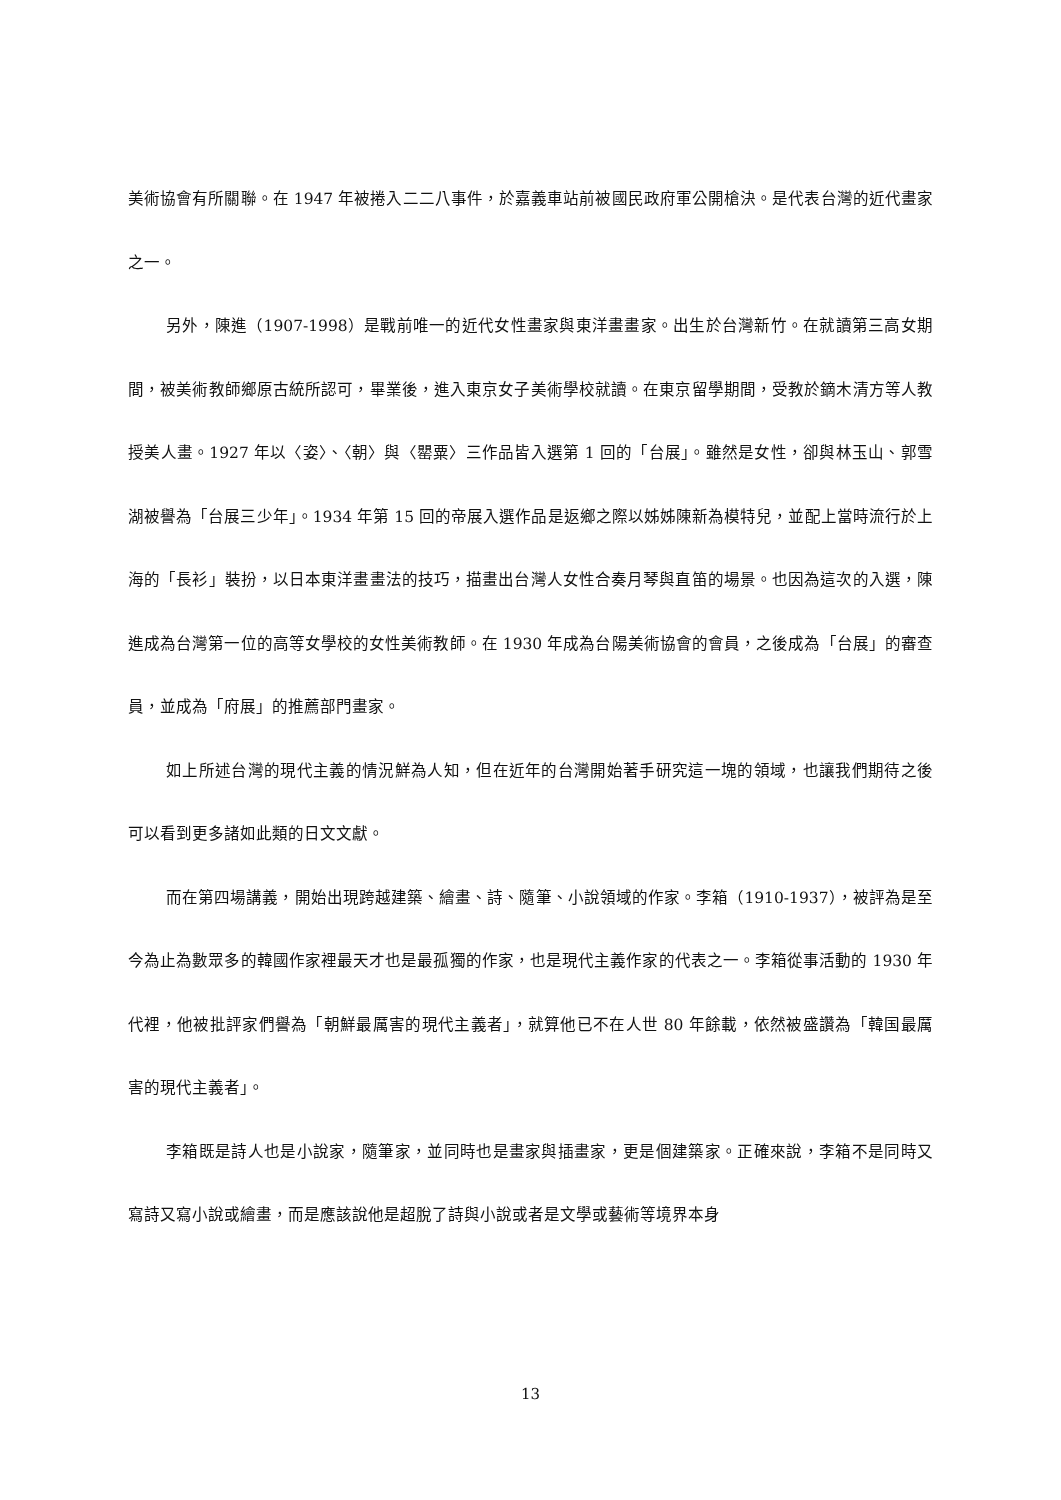美術協會有所關聯。在 1947 年被捲入二二八事件，於嘉義車站前被國民政府軍公開槍決。是代表台灣的近代畫家之一。
另外，陳進（1907-1998）是戰前唯一的近代女性畫家與東洋畫畫家。出生於台灣新竹。在就讀第三高女期間，被美術教師鄉原古統所認可，畢業後，進入東京女子美術學校就讀。在東京留學期間，受教於鏑木清方等人教授美人畫。1927 年以〈姿〉、〈朝〉與〈罌粟〉三作品皆入選第 1 回的「台展」。雖然是女性，卻與林玉山、郭雪湖被譽為「台展三少年」。1934 年第 15 回的帝展入選作品是返鄉之際以姊姊陳新為模特兒，並配上當時流行於上海的「長衫」裝扮，以日本東洋畫畫法的技巧，描畫出台灣人女性合奏月琴與直笛的場景。也因為這次的入選，陳進成為台灣第一位的高等女學校的女性美術教師。在 1930 年成為台陽美術協會的會員，之後成為「台展」的審查員，並成為「府展」的推薦部門畫家。
如上所述台灣的現代主義的情況鮮為人知，但在近年的台灣開始著手研究這一塊的領域，也讓我們期待之後可以看到更多諸如此類的日文文獻。
而在第四場講義，開始出現跨越建築、繪畫、詩、隨筆、小說領域的作家。李箱（1910-1937），被評為是至今為止為數眾多的韓國作家裡最天才也是最孤獨的作家，也是現代主義作家的代表之一。李箱從事活動的 1930 年代裡，他被批評家們譽為「朝鮮最厲害的現代主義者」，就算他已不在人世 80 年餘載，依然被盛讚為「韓国最厲害的現代主義者」。
李箱既是詩人也是小說家，隨筆家，並同時也是畫家與插畫家，更是個建築家。正確來說，李箱不是同時又寫詩又寫小說或繪畫，而是應該說他是超脫了詩與小說或者是文學或藝術等境界本身
13